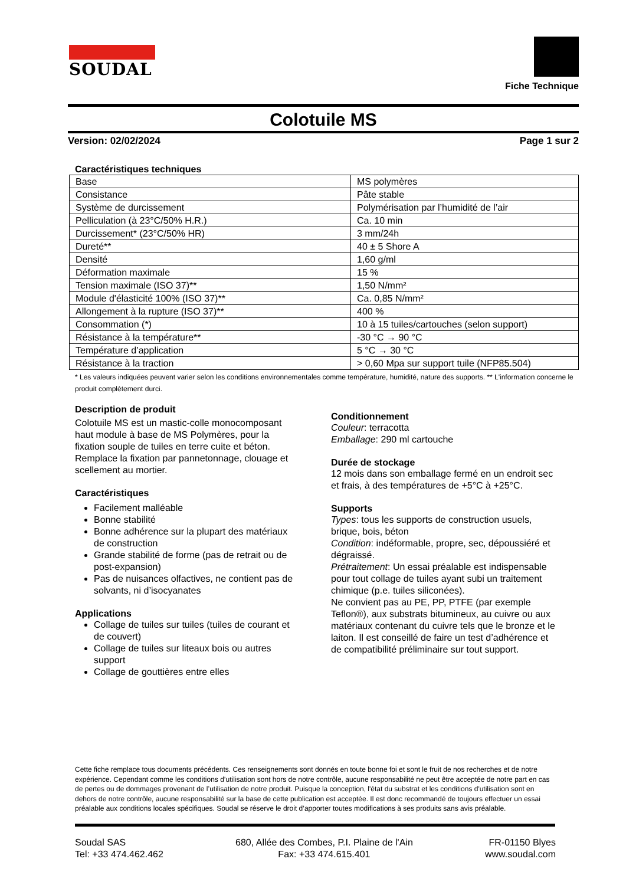SOUDAL
Fiche Technique
Colotuile MS
Version: 02/02/2024 Page 1 sur 2
Caractéristiques techniques
| Base | MS polymères |
| Consistance | Pâte stable |
| Système de durcissement | Polymérisation par l’humidité de l’air |
| Pelliculation (à 23°C/50% H.R.) | Ca. 10 min |
| Durcissement* (23°C/50% HR) | 3 mm/24h |
| Dureté** | 40 ± 5 Shore A |
| Densité | 1,60 g/ml |
| Déformation maximale | 15 % |
| Tension maximale (ISO 37)** | 1,50 N/mm² |
| Module d'élasticité 100% (ISO 37)** | Ca. 0,85 N/mm² |
| Allongement à la rupture (ISO 37)** | 400 % |
| Consommation (*) | 10 à 15 tuiles/cartouches (selon support) |
| Résistance à la température** | -30 °C → 90 °C |
| Température d’application | 5 °C → 30 °C |
| Résistance à la traction | > 0,60 Mpa sur support tuile (NFP85.504) |
* Les valeurs indiquées peuvent varier selon les conditions environnementales comme température, humidité, nature des supports. ** L'information concerne le produit complètement durci.
Description de produit
Colotuile MS est un mastic-colle monocomposant haut module à base de MS Polymères, pour la fixation souple de tuiles en terre cuite et béton. Remplace la fixation par pannetonnage, clouage et scellement au mortier.
Caractéristiques
Facilement malléable
Bonne stabilité
Bonne adhérence sur la plupart des matériaux de construction
Grande stabilité de forme (pas de retrait ou de post-expansion)
Pas de nuisances olfactives, ne contient pas de solvants, ni d’isocyanates
Applications
Collage de tuiles sur tuiles (tuiles de courant et de couvert)
Collage de tuiles sur liteaux bois ou autres support
Collage de gouttières entre elles
Conditionnement
Couleur: terracotta
Emballage: 290 ml cartouche
Durée de stockage
12 mois dans son emballage fermé en un endroit sec et frais, à des températures de +5°C à +25°C.
Supports
Types: tous les supports de construction usuels, brique, bois, béton
Condition: indéformable, propre, sec, dépoussiéré et dégraissé.
Prétraitement: Un essai préalable est indispensable pour tout collage de tuiles ayant subi un traitement chimique (p.e. tuiles siliconées).
Ne convient pas au PE, PP, PTFE (par exemple Teflon®), aux substrats bitumineux, au cuivre ou aux matériaux contenant du cuivre tels que le bronze et le laiton. Il est conseillé de faire un test d’adhérence et de compatibilité préliminaire sur tout support.
Cette fiche remplace tous documents précédents. Ces renseignements sont donnés en toute bonne foi et sont le fruit de nos recherches et de notre expérience. Cependant comme les conditions d’utilisation sont hors de notre contrôle, aucune responsabilité ne peut être acceptée de notre part en cas de pertes ou de dommages provenant de l’utilisation de notre produit. Puisque la conception, l'état du substrat et les conditions d'utilisation sont en dehors de notre contrôle, aucune responsabilité sur la base de cette publication est acceptée. Il est donc recommandé de toujours effectuer un essai préalable aux conditions locales spécifiques. Soudal se réserve le droit d’apporter toutes modifications à ses produits sans avis préalable.
Soudal SAS
Tel: +33 474.462.462
680, Allée des Combes, P.I. Plaine de l'Ain
Fax: +33 474.615.401
FR-01150 Blyes
www.soudal.com